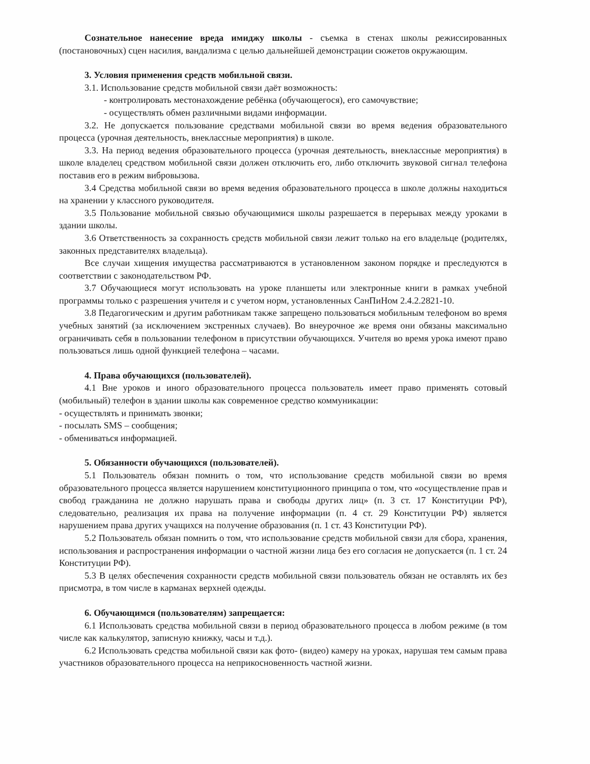Сознательное нанесение вреда имиджу школы - съемка в стенах школы режиссированных (постановочных) сцен насилия, вандализма с целью дальнейшей демонстрации сюжетов окружающим.
3. Условия применения средств мобильной связи.
3.1. Использование средств мобильной связи даёт возможность:
- контролировать местонахождение ребёнка (обучающегося), его самочувствие;
- осуществлять обмен различными видами информации.
3.2. Не допускается пользование средствами мобильной связи во время ведения образовательного процесса (урочная деятельность, внеклассные мероприятия) в школе.
3.3. На период ведения образовательного процесса (урочная деятельность, внеклассные мероприятия) в школе владелец средством мобильной связи должен отключить его, либо отключить звуковой сигнал телефона поставив его в режим вибровызова.
3.4 Средства мобильной связи во время ведения образовательного процесса в школе должны находиться на хранении у классного руководителя.
3.5 Пользование мобильной связью обучающимися школы разрешается в перерывах между уроками в здании школы.
3.6 Ответственность за сохранность средств мобильной связи лежит только на его владельце (родителях, законных представителях владельца).
Все случаи хищения имущества рассматриваются в установленном законом порядке и преследуются в соответствии с законодательством РФ.
3.7 Обучающиеся могут использовать на уроке планшеты или электронные книги в рамках учебной программы только с разрешения учителя и с учетом норм, установленных СанПиНом 2.4.2.2821-10.
3.8 Педагогическим и другим работникам также запрещено пользоваться мобильным телефоном во время учебных занятий (за исключением экстренных случаев). Во внеурочное же время они обязаны максимально ограничивать себя в пользовании телефоном в присутствии обучающихся. Учителя во время урока имеют право пользоваться лишь одной функцией телефона – часами.
4. Права обучающихся (пользователей).
4.1 Вне уроков и иного образовательного процесса пользователь имеет право применять сотовый (мобильный) телефон в здании школы как современное средство коммуникации:
- осуществлять и принимать звонки;
- посылать SMS – сообщения;
- обмениваться информацией.
5. Обязанности обучающихся (пользователей).
5.1 Пользователь обязан помнить о том, что использование средств мобильной связи во время образовательного процесса является нарушением конституционного принципа о том, что «осуществление прав и свобод гражданина не должно нарушать права и свободы других лиц» (п. 3 ст. 17 Конституции РФ), следовательно, реализация их права на получение информации (п. 4 ст. 29 Конституции РФ) является нарушением права других учащихся на получение образования (п. 1 ст. 43 Конституции РФ).
5.2 Пользователь обязан помнить о том, что использование средств мобильной связи для сбора, хранения, использования и распространения информации о частной жизни лица без его согласия не допускается (п. 1 ст. 24 Конституции РФ).
5.3 В целях обеспечения сохранности средств мобильной связи пользователь обязан не оставлять их без присмотра, в том числе в карманах верхней одежды.
6. Обучающимся (пользователям) запрещается:
6.1 Использовать средства мобильной связи в период образовательного процесса в любом режиме (в том числе как калькулятор, записную книжку, часы и т.д.).
6.2 Использовать средства мобильной связи как фото- (видео) камеру на уроках, нарушая тем самым права участников образовательного процесса на неприкосновенность частной жизни.